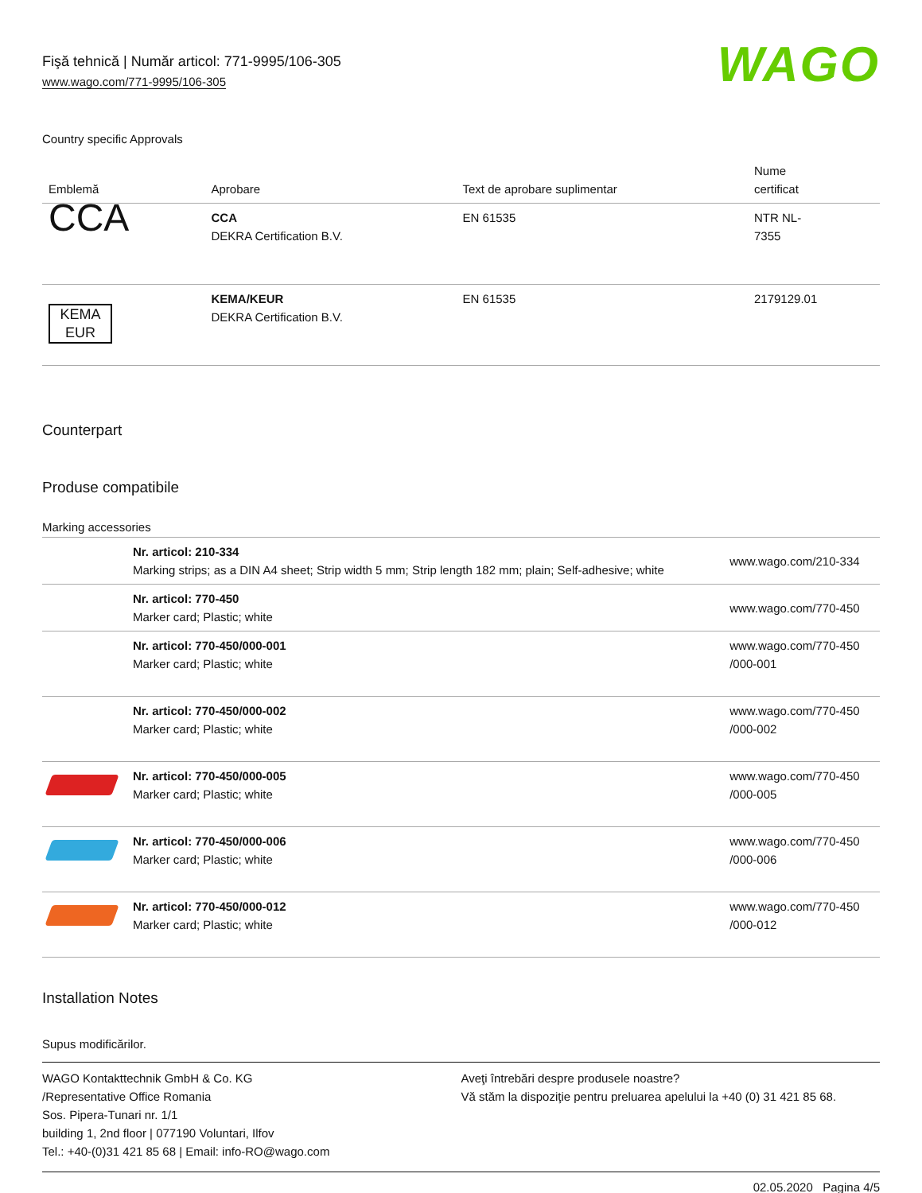Fişă tehnică | Număr articol: 771-9995/106-305
www.wago.com/771-9995/106-305
WAGO
Country specific Approvals
| Emblemă | Aprobare | Text de aprobare suplimentar | Nume certificat |
| --- | --- | --- | --- |
| CCA | CCA DEKRA Certification B.V. | EN 61535 | NTR NL- 7355 |
| KEMA EUR | KEMA/KEUR DEKRA Certification B.V. | EN 61535 | 2179129.01 |
Counterpart
Produse compatibile
Marking accessories
| | Nr. articol: 210-334 Marking strips; as a DIN A4 sheet; Strip width 5 mm; Strip length 182 mm; plain; Self-adhesive; white | www.wago.com/210-334 |
| | Nr. articol: 770-450 Marker card; Plastic; white | www.wago.com/770-450 |
| | Nr. articol: 770-450/000-001 Marker card; Plastic; white | www.wago.com/770-450 /000-001 |
| | Nr. articol: 770-450/000-002 Marker card; Plastic; white | www.wago.com/770-450 /000-002 |
| | Nr. articol: 770-450/000-005 Marker card; Plastic; white | www.wago.com/770-450 /000-005 |
| | Nr. articol: 770-450/000-006 Marker card; Plastic; white | www.wago.com/770-450 /000-006 |
| | Nr. articol: 770-450/000-012 Marker card; Plastic; white | www.wago.com/770-450 /000-012 |
Installation Notes
Supus modificărilor.
WAGO Kontakttechnik GmbH & Co. KG
/Representative Office Romania
Sos. Pipera-Tunari nr. 1/1
building 1, 2nd floor | 077190 Voluntari, Ilfov
Tel.: +40-(0)31 421 85 68 | Email: info-RO@wago.com
Aveţi întrebări despre produsele noastre?
Vă stăm la dispoziţie pentru preluarea apelului la +40 (0) 31 421 85 68.
02.05.2020 Pagina 4/5